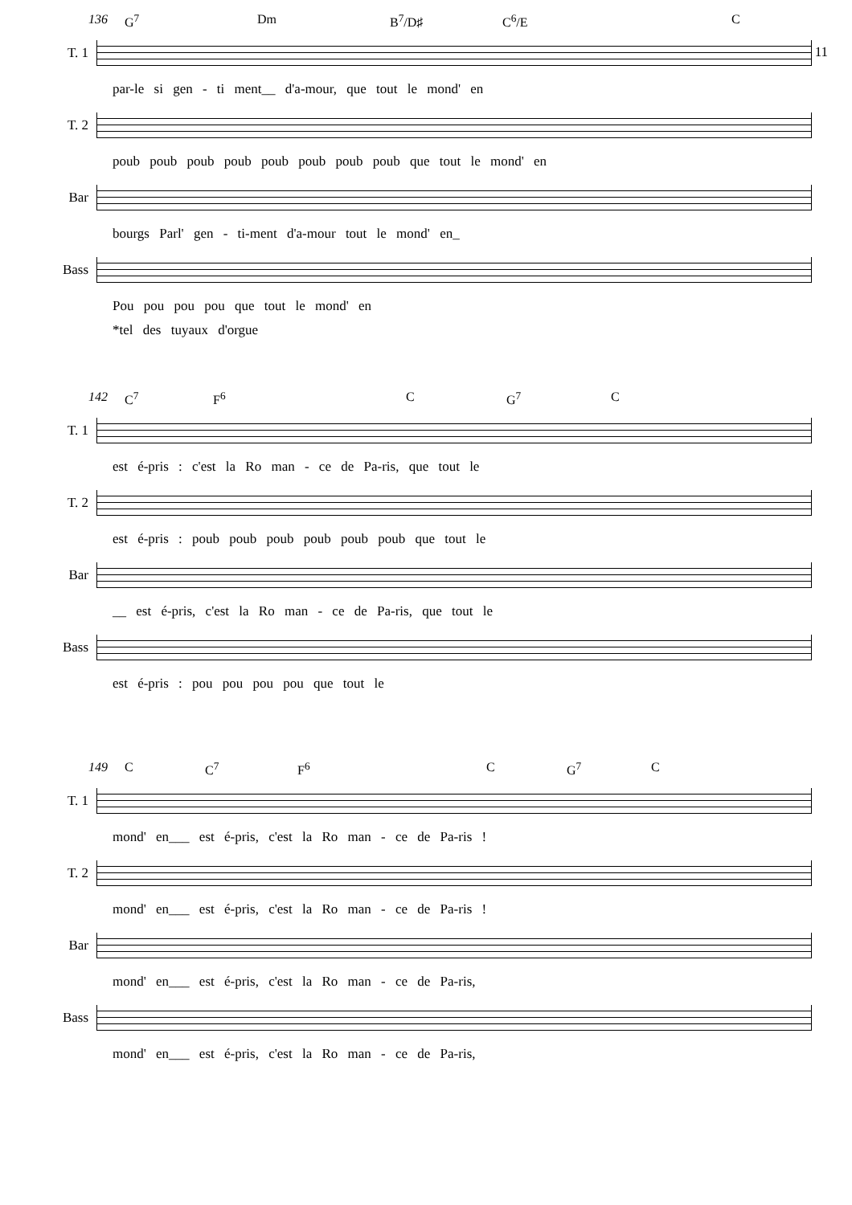11
136 G<sup>7</sup> Dm B<sup>7</sup>/D♯ C<sup>6</sup>/E C
T. 1
par-le si gen - ti ment__ d'a-mour, que tout le mond' en
T. 2
poub poub poub poub poub poub poub poub que tout le mond' en
Bar
bourgs Parl' gen - ti-ment d'a-mour tout le mond' en_
Bass
Pou pou pou pou que tout le mond' en
*tel des tuyaux d'orgue
142 C<sup>7</sup> F<sup>6</sup> C G<sup>7</sup> C
T. 1
est é-pris : c'est la Ro man - ce de Pa-ris, que tout le
T. 2
est é-pris : poub poub poub poub poub poub que tout le
Bar
__ est é-pris, c'est la Ro man - ce de Pa-ris, que tout le
Bass
est é-pris : pou pou pou pou que tout le
149 C C<sup>7</sup> F<sup>6</sup> C G<sup>7</sup> C
T. 1
mond' en___ est é-pris, c'est la Ro man - ce de Pa-ris !
T. 2
mond' en___ est é-pris, c'est la Ro man - ce de Pa-ris !
Bar
mond' en___ est é-pris, c'est la Ro man - ce de Pa-ris,
Bass
mond' en___ est é-pris, c'est la Ro man - ce de Pa-ris,